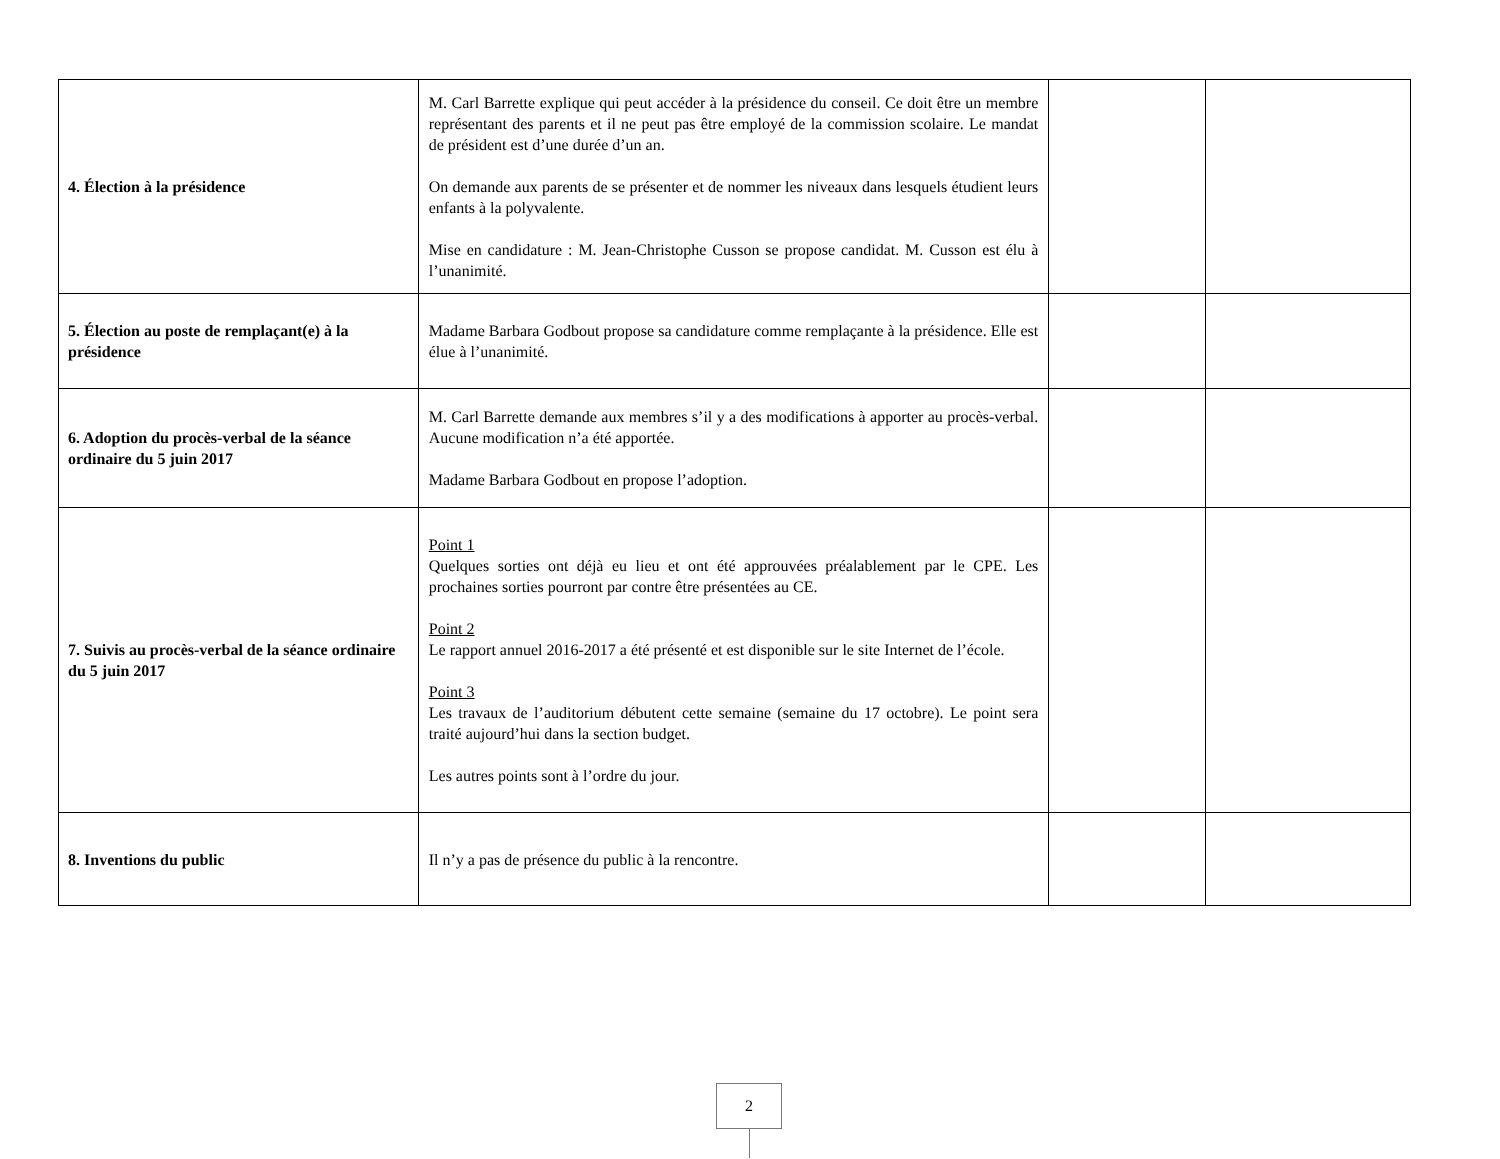| 4. Élection à la présidence | M. Carl Barrette explique qui peut accéder à la présidence du conseil. Ce doit être un membre représentant des parents et il ne peut pas être employé de la commission scolaire. Le mandat de président est d’une durée d’un an. On demande aux parents de se présenter et de nommer les niveaux dans lesquels étudient leurs enfants à la polyvalente. Mise en candidature : M. Jean-Christophe Cusson se propose candidat. M. Cusson est élu à l’unanimité. | | |
| 5. Élection au poste de remplaçant(e) à la présidence | Madame Barbara Godbout propose sa candidature comme remplaçante à la présidence. Elle est élue à l’unanimité. | | |
| 6. Adoption du procès-verbal de la séance ordinaire du 5 juin 2017 | M. Carl Barrette demande aux membres s’il y a des modifications à apporter au procès-verbal. Aucune modification n’a été apportée. Madame Barbara Godbout en propose l’adoption. | | |
| 7. Suivis au procès-verbal de la séance ordinaire du 5 juin 2017 | Point 1 Quelques sorties ont déjà eu lieu et ont été approuvées préalablement par le CPE. Les prochaines sorties pourront par contre être présentées au CE. Point 2 Le rapport annuel 2016-2017 a été présenté et est disponible sur le site Internet de l’école. Point 3 Les travaux de l’auditorium débutent cette semaine (semaine du 17 octobre). Le point sera traité aujourd’hui dans la section budget. Les autres points sont à l’ordre du jour. | | |
| 8. Inventions du public | Il n’y a pas de présence du public à la rencontre. | | |
2